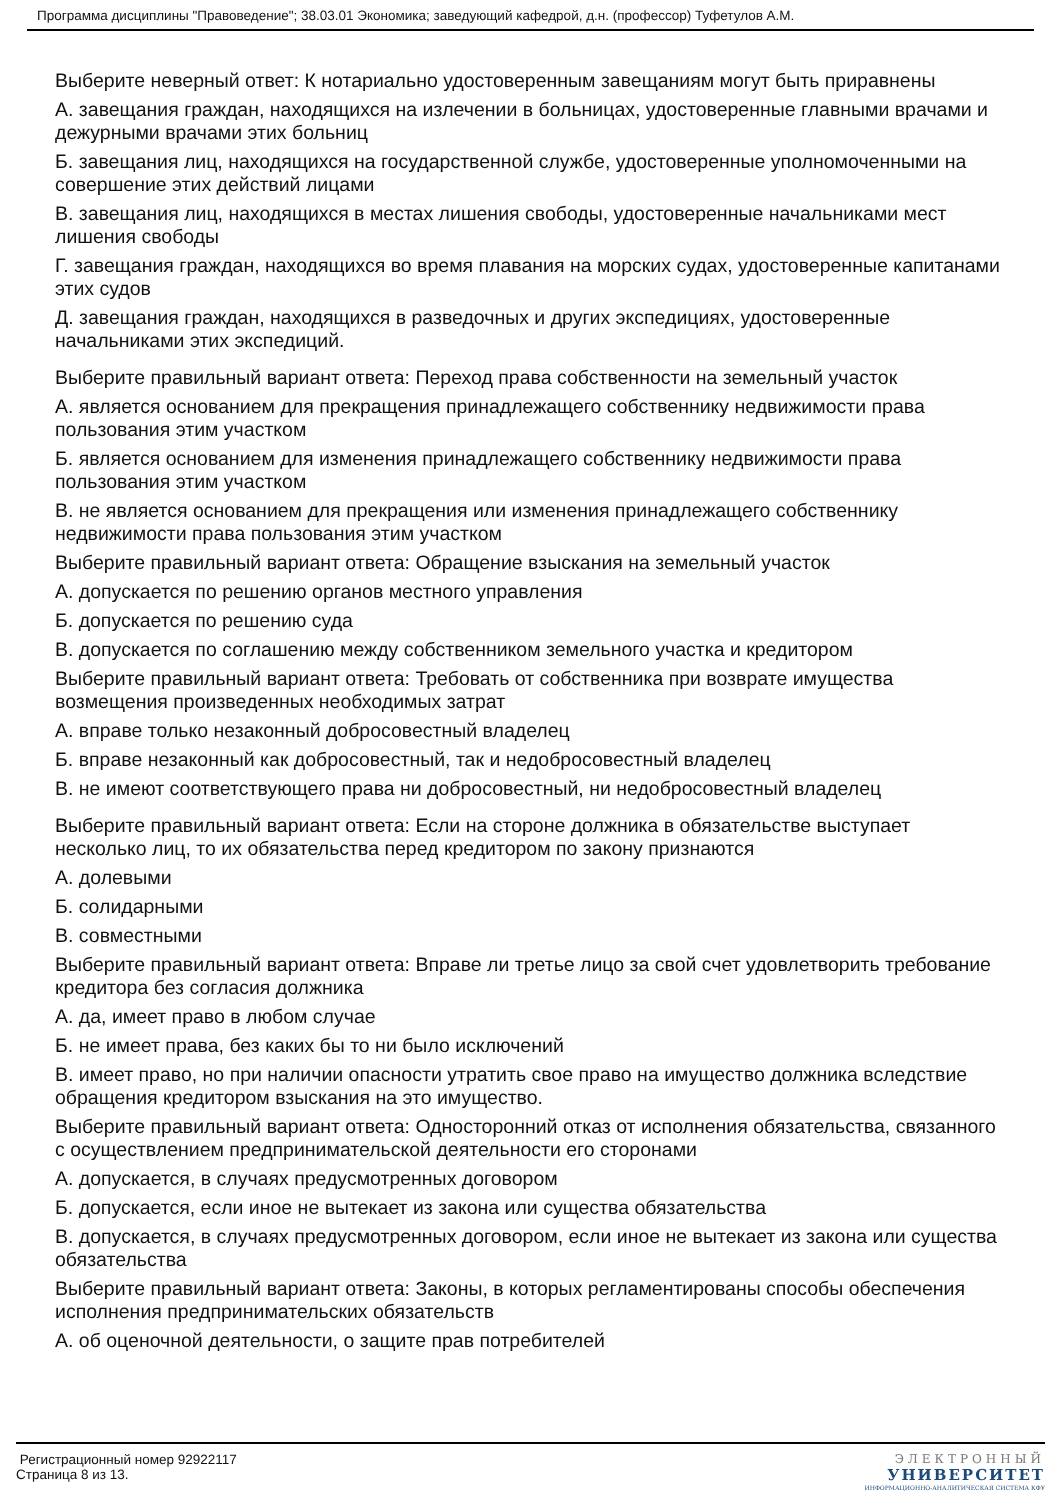Программа дисциплины "Правоведение"; 38.03.01 Экономика; заведующий кафедрой, д.н. (профессор) Туфетулов А.М.
Выберите неверный ответ: К нотариально удостоверенным завещаниям могут быть приравнены
А. завещания граждан, находящихся на излечении в больницах, удостоверенные главными врачами и дежурными врачами этих больниц
Б. завещания лиц, находящихся на государственной службе, удостоверенные уполномоченными на совершение этих действий лицами
В. завещания лиц, находящихся в местах лишения свободы, удостоверенные начальниками мест лишения свободы
Г. завещания граждан, находящихся во время плавания на морских судах, удостоверенные капитанами этих судов
Д. завещания граждан, находящихся в разведочных и других экспедициях, удостоверенные начальниками этих экспедиций.
Выберите правильный вариант ответа: Переход права собственности на земельный участок
А. является основанием для прекращения принадлежащего собственнику недвижимости права пользования этим участком
Б. является основанием для изменения принадлежащего собственнику недвижимости права пользования этим участком
В. не является основанием для прекращения или изменения принадлежащего собственнику недвижимости права пользования этим участком
Выберите правильный вариант ответа: Обращение взыскания на земельный участок
А. допускается по решению органов местного управления
Б. допускается по решению суда
В. допускается по соглашению между собственником земельного участка и кредитором
Выберите правильный вариант ответа: Требовать от собственника при возврате имущества возмещения произведенных необходимых затрат
А. вправе только незаконный добросовестный владелец
Б. вправе незаконный как добросовестный, так и недобросовестный владелец
В. не имеют соответствующего права ни добросовестный, ни недобросовестный владелец
Выберите правильный вариант ответа: Если на стороне должника в обязательстве выступает несколько лиц, то их обязательства перед кредитором по закону признаются
А. долевыми
Б. солидарными
В. совместными
Выберите правильный вариант ответа: Вправе ли третье лицо за свой счет удовлетворить требование кредитора без согласия должника
А. да, имеет право в любом случае
Б. не имеет права, без каких бы то ни было исключений
В. имеет право, но при наличии опасности утратить свое право на имущество должника вследствие обращения кредитором взыскания на это имущество.
Выберите правильный вариант ответа: Односторонний отказ от исполнения обязательства, связанного с осуществлением предпринимательской деятельности его сторонами
А. допускается, в случаях предусмотренных договором
Б. допускается, если иное не вытекает из закона или существа обязательства
В. допускается, в случаях предусмотренных договором, если иное не вытекает из закона или существа обязательства
Выберите правильный вариант ответа: Законы, в которых регламентированы способы обеспечения исполнения предпринимательских обязательств
А. об оценочной деятельности, о защите прав потребителей
Регистрационный номер 92922117
Страница 8 из 13.
ЭЛЕКТРОННЫЙ
УНИВЕРСИТЕТ
ИНФОРМАЦИОННО-АНАЛИТИЧЕСКАЯ СИСТЕМА КФУ